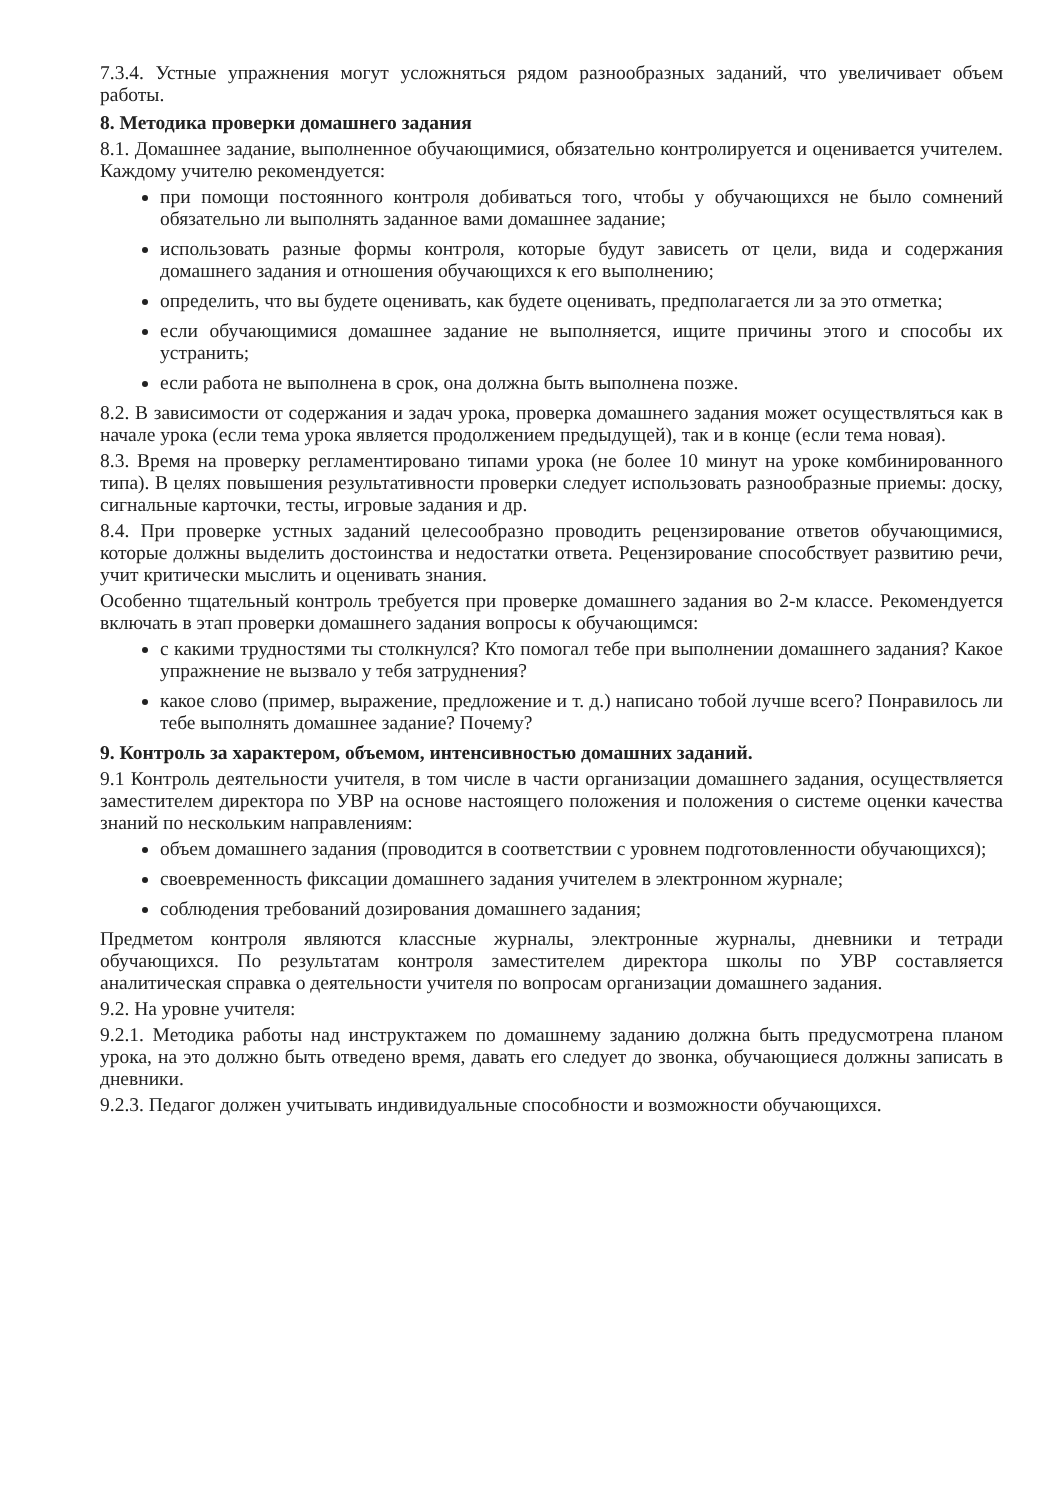7.3.4. Устные упражнения могут усложняться рядом разнообразных заданий, что увеличивает объем работы.
8. Методика проверки домашнего задания
8.1. Домашнее задание, выполненное обучающимися, обязательно контролируется и оценивается учителем. Каждому учителю рекомендуется:
при помощи постоянного контроля добиваться того, чтобы у обучающихся не было сомнений обязательно ли выполнять заданное вами домашнее задание;
использовать разные формы контроля, которые будут зависеть от цели, вида и содержания домашнего задания и отношения обучающихся к его выполнению;
определить, что вы будете оценивать, как будете оценивать, предполагается ли за это отметка;
если обучающимися домашнее задание не выполняется, ищите причины этого и способы их устранить;
если работа не выполнена в срок, она должна быть выполнена позже.
8.2. В зависимости от содержания и задач урока, проверка домашнего задания может осуществляться как в начале урока (если тема урока является продолжением предыдущей), так и в конце (если тема новая).
8.3. Время на проверку регламентировано типами урока (не более 10 минут на уроке комбинированного типа). В целях повышения результативности проверки следует использовать разнообразные приемы: доску, сигнальные карточки, тесты, игровые задания и др.
8.4. При проверке устных заданий целесообразно проводить рецензирование ответов обучающимися, которые должны выделить достоинства и недостатки ответа. Рецензирование способствует развитию речи, учит критически мыслить и оценивать знания.
Особенно тщательный контроль требуется при проверке домашнего задания во 2-м классе. Рекомендуется включать в этап проверки домашнего задания вопросы к обучающимся:
с какими трудностями ты столкнулся? Кто помогал тебе при выполнении домашнего задания? Какое упражнение не вызвало у тебя затруднения?
какое слово (пример, выражение, предложение и т. д.) написано тобой лучше всего? Понравилось ли тебе выполнять домашнее задание? Почему?
9. Контроль за характером, объемом, интенсивностью домашних заданий.
9.1 Контроль деятельности учителя, в том числе в части организации домашнего задания, осуществляется заместителем директора по УВР на основе настоящего положения и положения о системе оценки качества знаний по нескольким направлениям:
объем домашнего задания (проводится в соответствии с уровнем подготовленности обучающихся);
своевременность фиксации домашнего задания учителем в электронном журнале;
соблюдения требований дозирования домашнего задания;
Предметом контроля являются классные журналы, электронные журналы, дневники и тетради обучающихся. По результатам контроля заместителем директора школы по УВР составляется аналитическая справка о деятельности учителя по вопросам организации домашнего задания.
9.2. На уровне учителя:
9.2.1. Методика работы над инструктажем по домашнему заданию должна быть предусмотрена планом урока, на это должно быть отведено время, давать его следует до звонка, обучающиеся должны записать в дневники.
9.2.3. Педагог должен учитывать индивидуальные способности и возможности обучающихся.